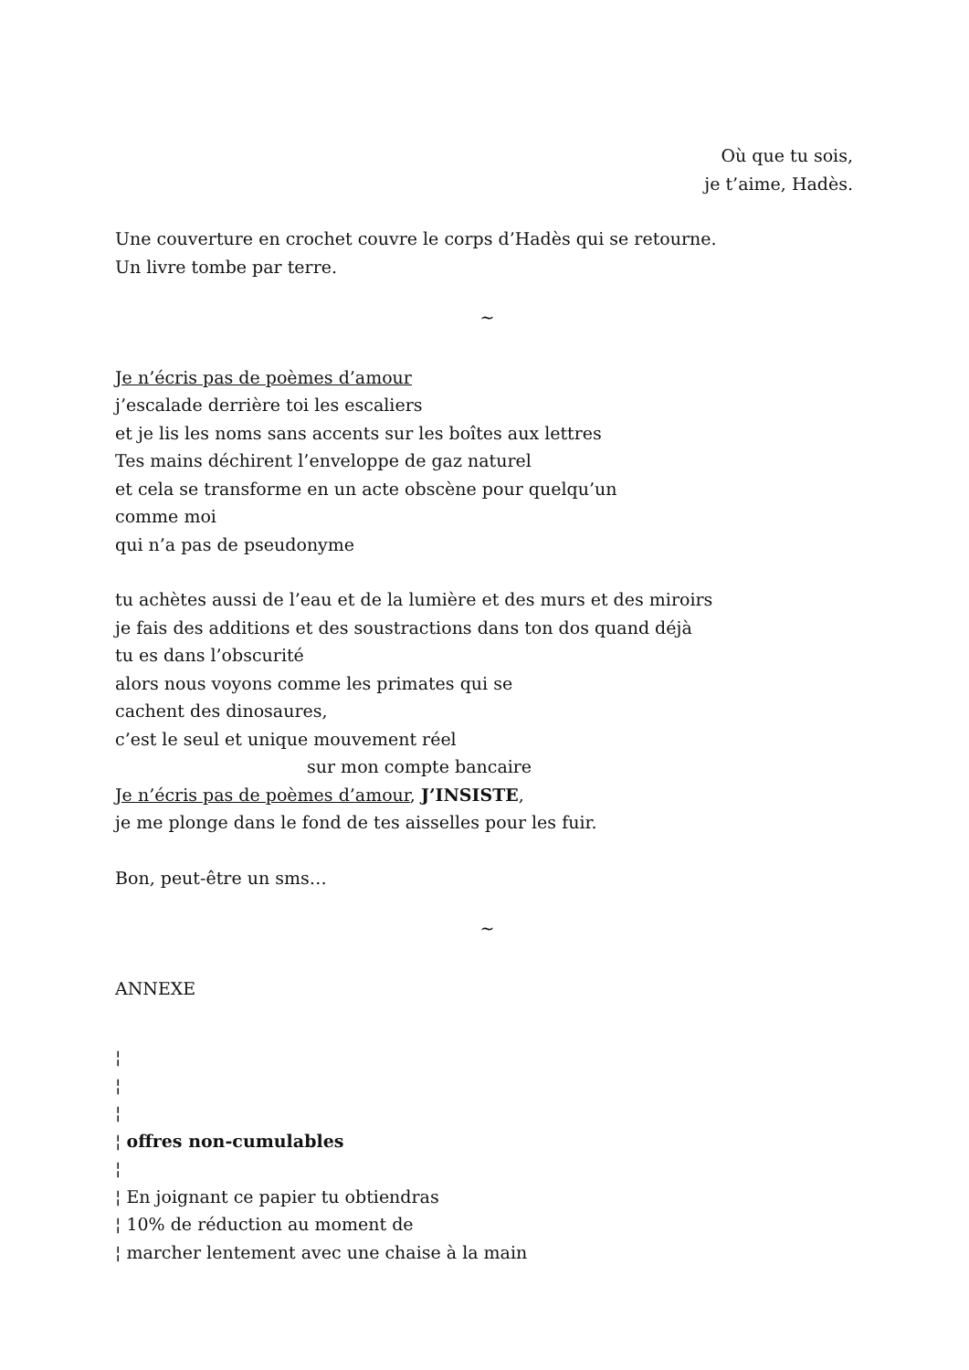Où que tu sois,
je t’aime, Hadès.
Une couverture en crochet couvre le corps d’Hadès qui se retourne.
Un livre tombe par terre.
~
Je n’écris pas de poèmes d’amour
j’escalade derrière toi les escaliers
et je lis les noms sans accents sur les boîtes aux lettres
Tes mains déchirent l’enveloppe de gaz naturel
et cela se transforme en un acte obscène pour quelqu’un
comme moi
qui n’a pas de pseudonyme
tu achètes aussi de l’eau et de la lumière et des murs et des miroirs
je fais des additions et des soustractions dans ton dos quand déjà
tu es dans l’obscurité
alors nous voyons comme les primates qui se
cachent des dinosaures,
c’est le seul et unique mouvement réel
sur mon compte bancaire
Je n’écris pas de poèmes d’amour, J’INSISTE,
je me plonge dans le fond de tes aisselles pour les fuir.
Bon, peut-être un sms…
~
ANNEXE
¦
¦
¦
¦ offres non-cumulables
¦
¦ En joignant ce papier tu obtiendras
¦ 10% de réduction au moment de
¦ marcher lentement avec une chaise à la main